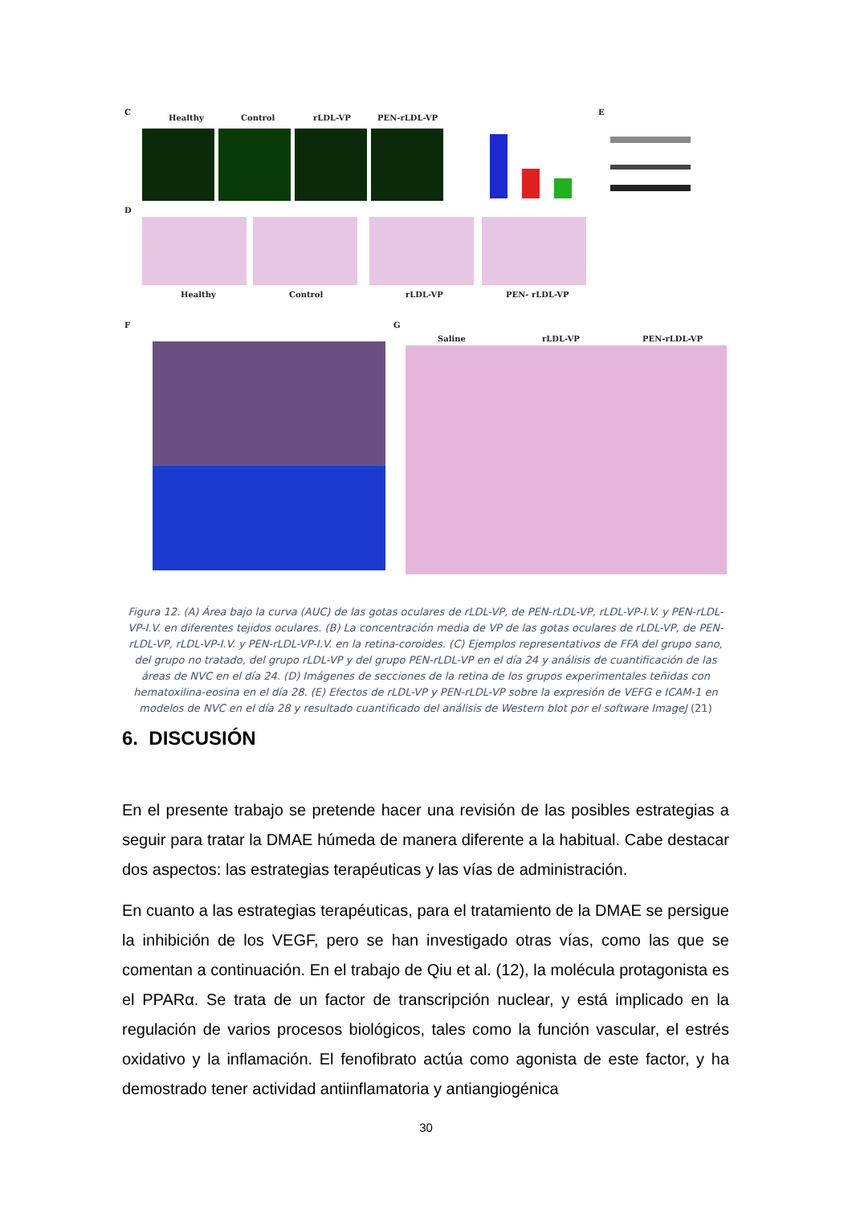C
Healthy
Control
rLDL-VP
PEN-rLDL-VP
E
D
Healthy
Control
rLDL-VP
PEN- rLDL-VP
F
G
Saline
rLDL-VP
PEN-rLDL-VP
Figura 12. (A) Área bajo la curva (AUC) de las gotas oculares de rLDL-VP, de PEN-rLDL-VP, rLDL-VP-I.V. y PEN-rLDL-VP-I.V. en diferentes tejidos oculares. (B) La concentración media de VP de las gotas oculares de rLDL-VP, de PEN-rLDL-VP, rLDL-VP-I.V. y PEN-rLDL-VP-I.V. en la retina-coroides. (C) Ejemplos representativos de FFA del grupo sano, del grupo no tratado, del grupo rLDL-VP y del grupo PEN-rLDL-VP en el día 24 y análisis de cuantificación de las áreas de NVC en el día 24. (D) Imágenes de secciones de la retina de los grupos experimentales teñidas con hematoxilina-eosina en el día 28. (E) Efectos de rLDL-VP y PEN-rLDL-VP sobre la expresión de VEFG e ICAM-1 en modelos de NVC en el día 28 y resultado cuantificado del análisis de Western blot por el software ImageJ (21)
6. DISCUSIÓN
En el presente trabajo se pretende hacer una revisión de las posibles estrategias a seguir para tratar la DMAE húmeda de manera diferente a la habitual. Cabe destacar dos aspectos: las estrategias terapéuticas y las vías de administración.
En cuanto a las estrategias terapéuticas, para el tratamiento de la DMAE se persigue la inhibición de los VEGF, pero se han investigado otras vías, como las que se comentan a continuación. En el trabajo de Qiu et al. (12), la molécula protagonista es el PPARα. Se trata de un factor de transcripción nuclear, y está implicado en la regulación de varios procesos biológicos, tales como la función vascular, el estrés oxidativo y la inflamación. El fenofibrato actúa como agonista de este factor, y ha demostrado tener actividad antiinflamatoria y antiangiogénica
30